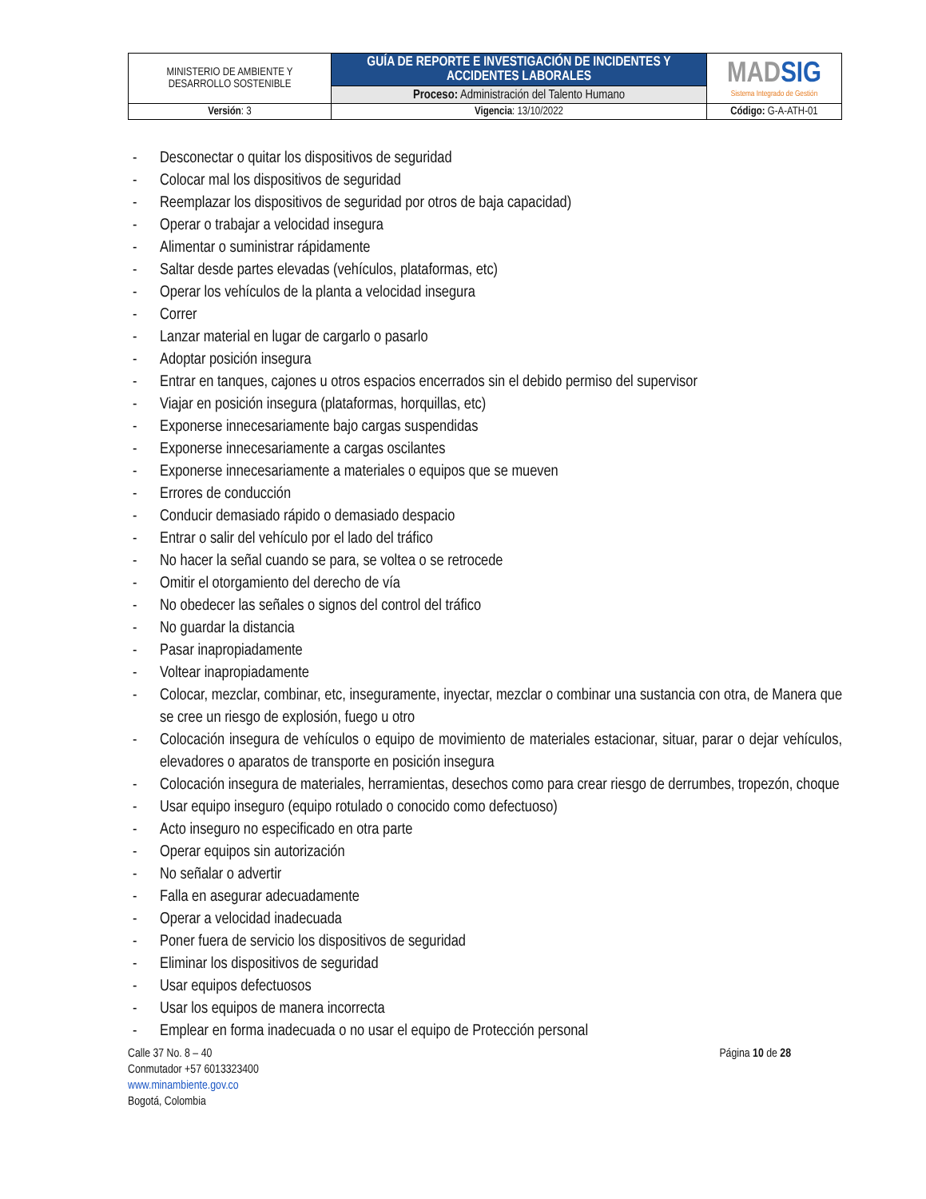| MINISTERIO DE AMBIENTE Y DESARROLLO SOSTENIBLE | GUÍA DE REPORTE E INVESTIGACIÓN DE INCIDENTES Y ACCIDENTES LABORALES | MAD SIG Sistema Integrado de Gestión |
| | Proceso: Administración del Talento Humano | |
| Versión : 3 | Vigencia : 13/10/2022 | Código: G-A-ATH-01 |
- Desconectar o quitar los dispositivos de seguridad
- Colocar mal los dispositivos de seguridad
- Reemplazar los dispositivos de seguridad por otros de baja capacidad)
- Operar o trabajar a velocidad insegura
- Alimentar o suministrar rápidamente
- Saltar desde partes elevadas (vehículos, plataformas, etc)
- Operar los vehículos de la planta a velocidad insegura
- Correr
- Lanzar material en lugar de cargarlo o pasarlo
- Adoptar posición insegura
- Entrar en tanques, cajones u otros espacios encerrados sin el debido permiso del supervisor
- Viajar en posición insegura (plataformas, horquillas, etc)
- Exponerse innecesariamente bajo cargas suspendidas
- Exponerse innecesariamente a cargas oscilantes
- Exponerse innecesariamente a materiales o equipos que se mueven
- Errores de conducción
- Conducir demasiado rápido o demasiado despacio
- Entrar o salir del vehículo por el lado del tráfico
- No hacer la señal cuando se para, se voltea o se retrocede
- Omitir el otorgamiento del derecho de vía
- No obedecer las señales o signos del control del tráfico
- No guardar la distancia
- Pasar inapropiadamente
- Voltear inapropiadamente
- Colocar, mezclar, combinar, etc, inseguramente, inyectar, mezclar o combinar una sustancia con otra, de Manera que se cree un riesgo de explosión, fuego u otro
- Colocación insegura de vehículos o equipo de movimiento de materiales estacionar, situar, parar o dejar vehículos, elevadores o aparatos de transporte en posición insegura
- Colocación insegura de materiales, herramientas, desechos como para crear riesgo de derrumbes, tropezón, choque
- Usar equipo inseguro (equipo rotulado o conocido como defectuoso)
- Acto inseguro no especificado en otra parte
- Operar equipos sin autorización
- No señalar o advertir
- Falla en asegurar adecuadamente
- Operar a velocidad inadecuada
- Poner fuera de servicio los dispositivos de seguridad
- Eliminar los dispositivos de seguridad
- Usar equipos defectuosos
- Usar los equipos de manera incorrecta
- Emplear en forma inadecuada o no usar el equipo de Protección personal
Calle 37 No. 8 – 40
Conmutador +57 6013323400
www.minambiente.gov.co
Bogotá, Colombia
Página 10 de 28